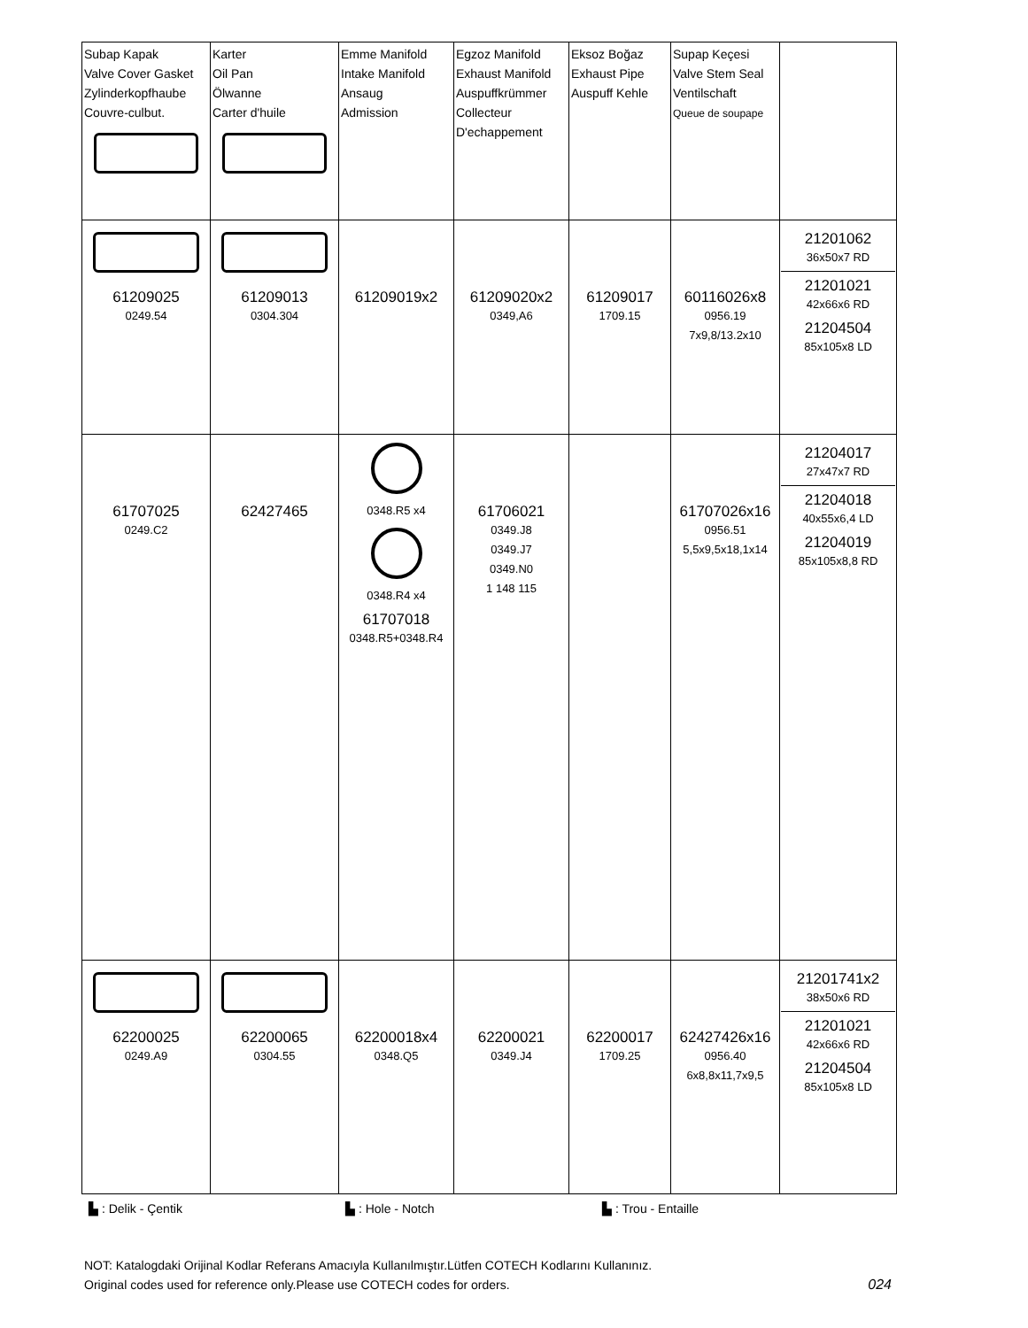| Subap Kapak Valve Cover Gasket Zylinderkopfhaube Couvre-culbut. | Karter Oil Pan Ölwanne Carter d'huile | Emme Manifold Intake Manifold Ansaug Admission | Egzoz Manifold Exhaust Manifold Auspuffkrümmer Collecteur D'echappement | Eksoz Boğaz Exhaust Pipe Auspuff Kehle | Supap Keçesi Valve Stem Seal Ventilschaft Queue de soupape | |
| 61209025 0249.54 | 61209013 0304.304 | 61209019x2 | 61209020x2 0349,A6 | 61209017 1709.15 | 60116026x8 0956.19 7x9,8/13.2x10 | 21201062 36x50x7 RD 21201021 42x66x6 RD 21204504 85x105x8 LD |
| 61707025 0249.C2 | 62427465 | 0348.R5 x4 0348.R4 x4 61707018 0348.R5+0348.R4 | 61706021 0349.J8 0349.J7 0349.N0 1 148 115 | | 61707026x16 0956.51 5,5x9,5x18,1x14 | 21204017 27x47x7 RD 21204018 40x55x6,4 LD 21204019 85x105x8,8 RD |
| 62200025 0249.A9 | 62200065 0304.55 | 62200018x4 0348.Q5 | 62200021 0349.J4 | 62200017 1709.25 | 62427426x16 0956.40 6x8,8x11,7x9,5 | 21201741x2 38x50x6 RD 21201021 42x66x6 RD 21204504 85x105x8 LD |
▙ : Delik - Çentik ▙ : Hole - Notch ▙ : Trou - Entaille
NOT: Katalogdaki Orijinal Kodlar Referans Amacıyla Kullanılmıştır.Lütfen COTECH Kodlarını Kullanınız.
Original codes used for reference only.Please use COTECH codes for orders. 024